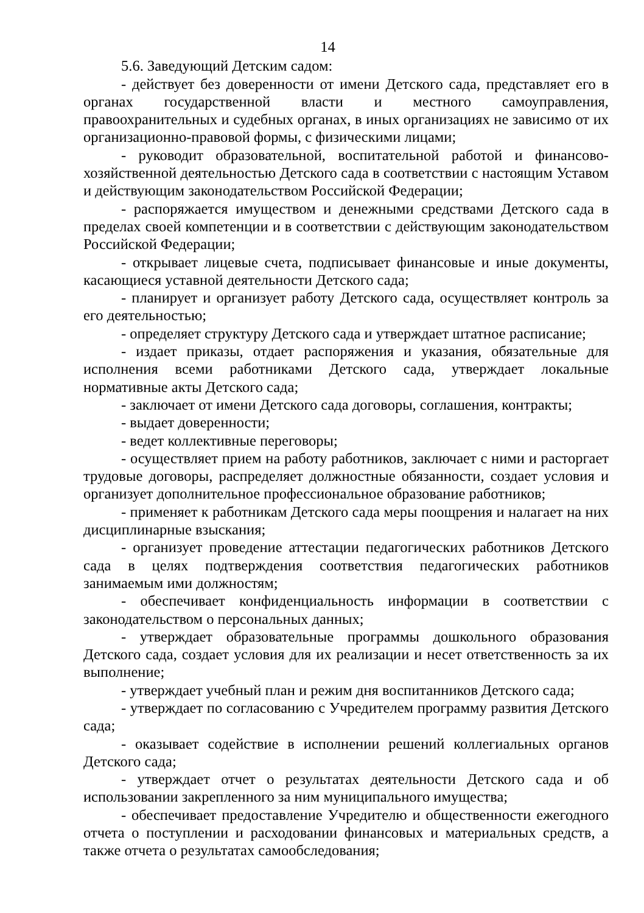14
5.6. Заведующий Детским садом:
- действует без доверенности от имени Детского сада, представляет его в органах государственной власти и местного самоуправления, правоохранительных и судебных органах, в иных организациях не зависимо от их организационно-правовой формы, с физическими лицами;
- руководит образовательной, воспитательной работой и финансово-хозяйственной деятельностью Детского сада в соответствии с настоящим Уставом и действующим законодательством Российской Федерации;
- распоряжается имуществом и денежными средствами Детского сада в пределах своей компетенции и в соответствии с действующим законодательством Российской Федерации;
- открывает лицевые счета, подписывает финансовые и иные документы, касающиеся уставной деятельности Детского сада;
- планирует и организует работу Детского сада, осуществляет контроль за его деятельностью;
- определяет структуру Детского сада и утверждает штатное расписание;
- издает приказы, отдает распоряжения и указания, обязательные для исполнения всеми работниками Детского сада, утверждает локальные нормативные акты Детского сада;
- заключает от имени Детского сада договоры, соглашения, контракты;
- выдает доверенности;
- ведет коллективные переговоры;
- осуществляет прием на работу работников, заключает с ними и расторгает трудовые договоры, распределяет должностные обязанности, создает условия и организует дополнительное профессиональное образование работников;
- применяет к работникам Детского сада меры поощрения и налагает на них дисциплинарные взыскания;
- организует проведение аттестации педагогических работников Детского сада в целях подтверждения соответствия педагогических работников занимаемым ими должностям;
- обеспечивает конфиденциальность информации в соответствии с законодательством о персональных данных;
- утверждает образовательные программы дошкольного образования Детского сада, создает условия для их реализации и несет ответственность за их выполнение;
- утверждает учебный план и режим дня воспитанников Детского сада;
- утверждает по согласованию с Учредителем программу развития Детского сада;
- оказывает содействие в исполнении решений коллегиальных органов Детского сада;
- утверждает отчет о результатах деятельности Детского сада и об использовании закрепленного за ним муниципального имущества;
- обеспечивает предоставление Учредителю и общественности ежегодного отчета о поступлении и расходовании финансовых и материальных средств, а также отчета о результатах самообследования;